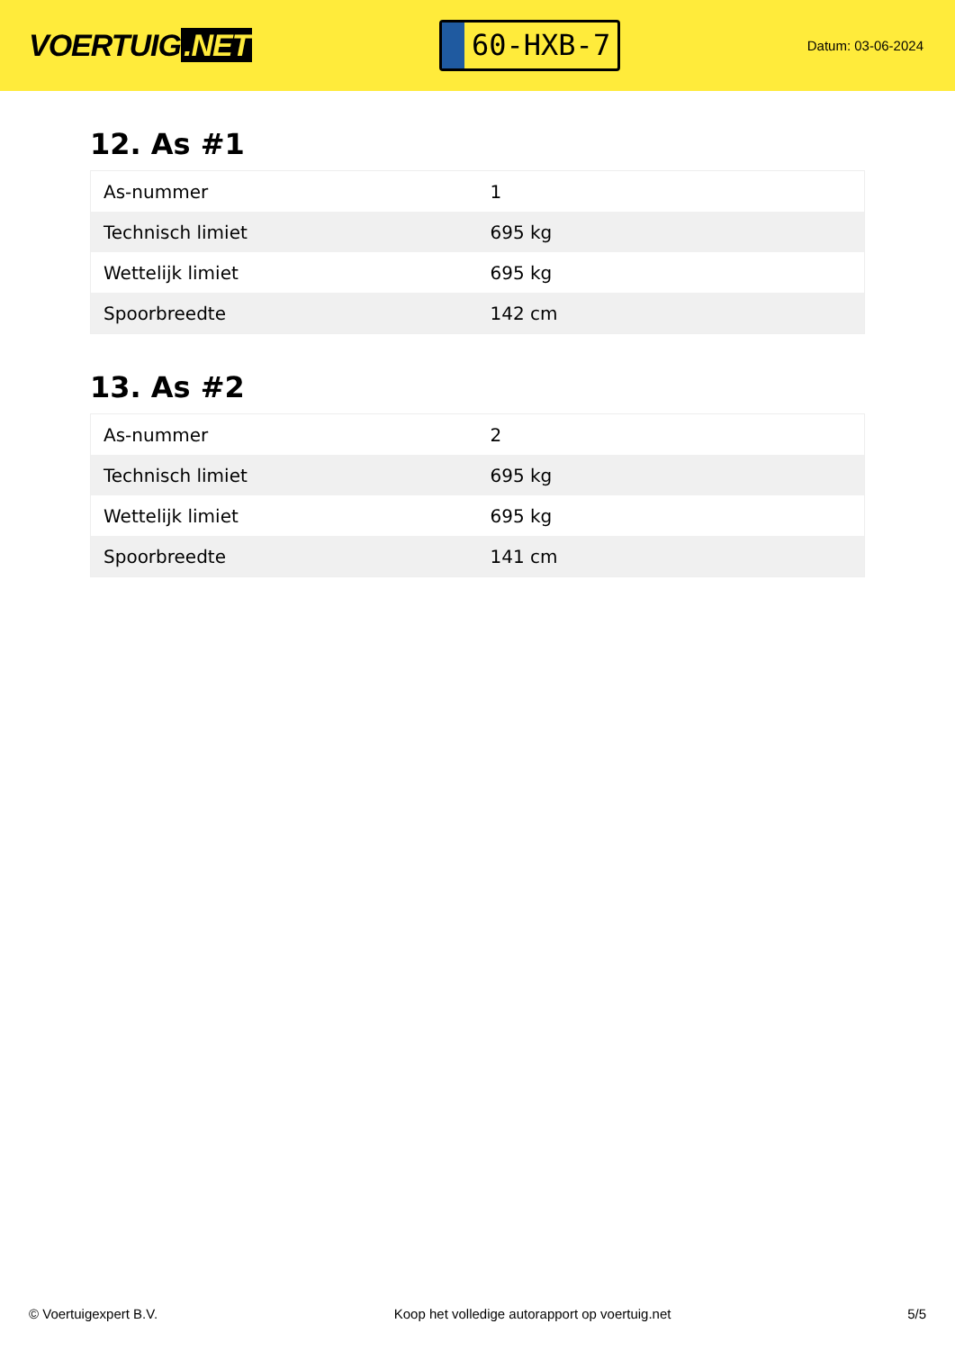VOERTUIG.NET
60-HXB-7
Datum: 03-06-2024
12. As #1
| As-nummer | 1 |
| Technisch limiet | 695 kg |
| Wettelijk limiet | 695 kg |
| Spoorbreedte | 142 cm |
13. As #2
| As-nummer | 2 |
| Technisch limiet | 695 kg |
| Wettelijk limiet | 695 kg |
| Spoorbreedte | 141 cm |
© Voertuigexpert B.V. Koop het volledige autorapport op voertuig.net 5/5